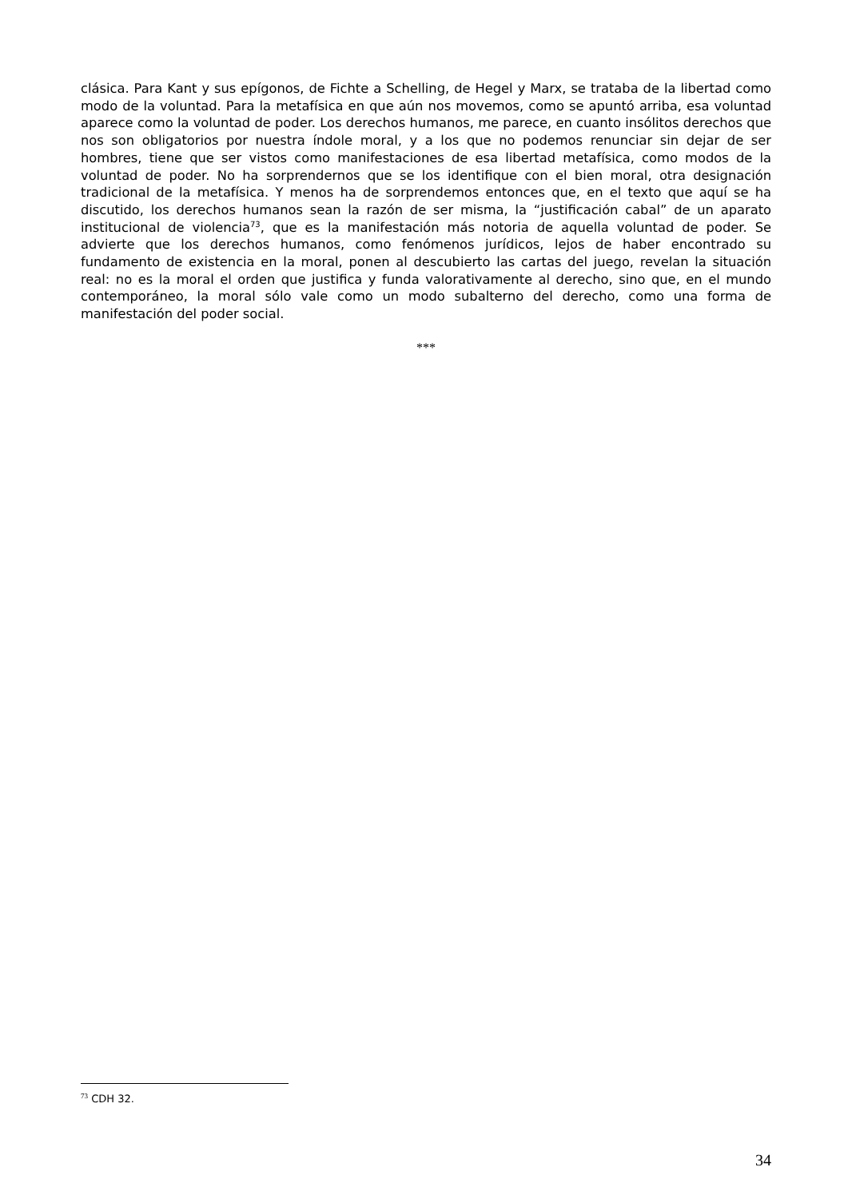clásica. Para Kant y sus epígonos, de Fichte a Schelling, de Hegel y Marx, se trataba de la libertad como modo de la voluntad. Para la metafísica en que aún nos movemos, como se apuntó arriba, esa voluntad aparece como la voluntad de poder. Los derechos humanos, me parece, en cuanto insólitos derechos que nos son obligatorios por nuestra índole moral, y a los que no podemos renunciar sin dejar de ser hombres, tiene que ser vistos como manifestaciones de esa libertad metafísica, como modos de la voluntad de poder. No ha sorprendernos que se los identifique con el bien moral, otra designación tradicional de la metafísica. Y menos ha de sorprendemos entonces que, en el texto que aquí se ha discutido, los derechos humanos sean la razón de ser misma, la “justificación cabal” de un aparato institucional de violencia<sup>73</sup>, que es la manifestación más notoria de aquella voluntad de poder. Se advierte que los derechos humanos, como fenómenos jurídicos, lejos de haber encontrado su fundamento de existencia en la moral, ponen al descubierto las cartas del juego, revelan la situación real: no es la moral el orden que justifica y funda valorativamente al derecho, sino que, en el mundo contemporáneo, la moral sólo vale como un modo subalterno del derecho, como una forma de manifestación del poder social.
***
<sup>73</sup> CDH 32.
34